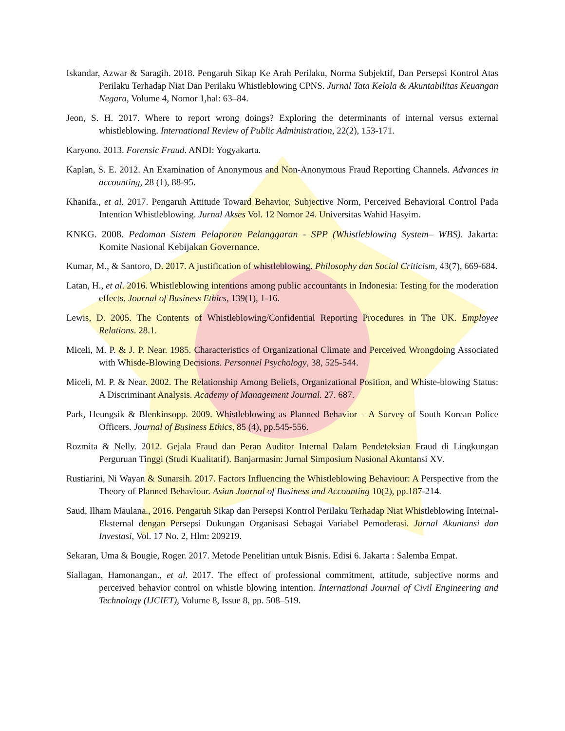Iskandar, Azwar & Saragih. 2018. Pengaruh Sikap Ke Arah Perilaku, Norma Subjektif, Dan Persepsi Kontrol Atas Perilaku Terhadap Niat Dan Perilaku Whistleblowing CPNS. Jurnal Tata Kelola & Akuntabilitas Keuangan Negara, Volume 4, Nomor 1,hal: 63–84.
Jeon, S. H. 2017. Where to report wrong doings? Exploring the determinants of internal versus external whistleblowing. International Review of Public Administration, 22(2), 153-171.
Karyono. 2013. Forensic Fraud. ANDI: Yogyakarta.
Kaplan, S. E. 2012. An Examination of Anonymous and Non-Anonymous Fraud Reporting Channels. Advances in accounting, 28 (1), 88-95.
Khanifa., et al. 2017. Pengaruh Attitude Toward Behavior, Subjective Norm, Perceived Behavioral Control Pada Intention Whistleblowing. Jurnal Akses Vol. 12 Nomor 24. Universitas Wahid Hasyim.
KNKG. 2008. Pedoman Sistem Pelaporan Pelanggaran - SPP (Whistleblowing System– WBS). Jakarta: Komite Nasional Kebijakan Governance.
Kumar, M., & Santoro, D. 2017. A justification of whistleblowing. Philosophy dan Social Criticism, 43(7), 669-684.
Latan, H., et al. 2016. Whistleblowing intentions among public accountants in Indonesia: Testing for the moderation effects. Journal of Business Ethics, 139(1), 1-16.
Lewis, D. 2005. The Contents of Whistleblowing/Confidential Reporting Procedures in The UK. Employee Relations. 28.1.
Miceli, M. P. & J. P. Near. 1985. Characteristics of Organizational Climate and Perceived Wrongdoing Associated with Whisde-Blowing Decisions. Personnel Psychology, 38, 525-544.
Miceli, M. P. & Near. 2002. The Relationship Among Beliefs, Organizational Position, and Whiste-blowing Status: A Discriminant Analysis. Academy of Management Journal. 27. 687.
Park, Heungsik & Blenkinsopp. 2009. Whistleblowing as Planned Behavior – A Survey of South Korean Police Officers. Journal of Business Ethics, 85 (4), pp.545-556.
Rozmita & Nelly. 2012. Gejala Fraud dan Peran Auditor Internal Dalam Pendeteksian Fraud di Lingkungan Perguruan Tinggi (Studi Kualitatif). Banjarmasin: Jurnal Simposium Nasional Akuntansi XV.
Rustiarini, Ni Wayan & Sunarsih. 2017. Factors Influencing the Whistleblowing Behaviour: A Perspective from the Theory of Planned Behaviour. Asian Journal of Business and Accounting 10(2), pp.187-214.
Saud, Ilham Maulana., 2016. Pengaruh Sikap dan Persepsi Kontrol Perilaku Terhadap Niat Whistleblowing Internal-Eksternal dengan Persepsi Dukungan Organisasi Sebagai Variabel Pemoderasi. Jurnal Akuntansi dan Investasi, Vol. 17 No. 2, Hlm: 209219.
Sekaran, Uma & Bougie, Roger. 2017. Metode Penelitian untuk Bisnis. Edisi 6. Jakarta : Salemba Empat.
Siallagan, Hamonangan., et al. 2017. The effect of professional commitment, attitude, subjective norms and perceived behavior control on whistle blowing intention. International Journal of Civil Engineering and Technology (IJCIET), Volume 8, Issue 8, pp. 508–519.